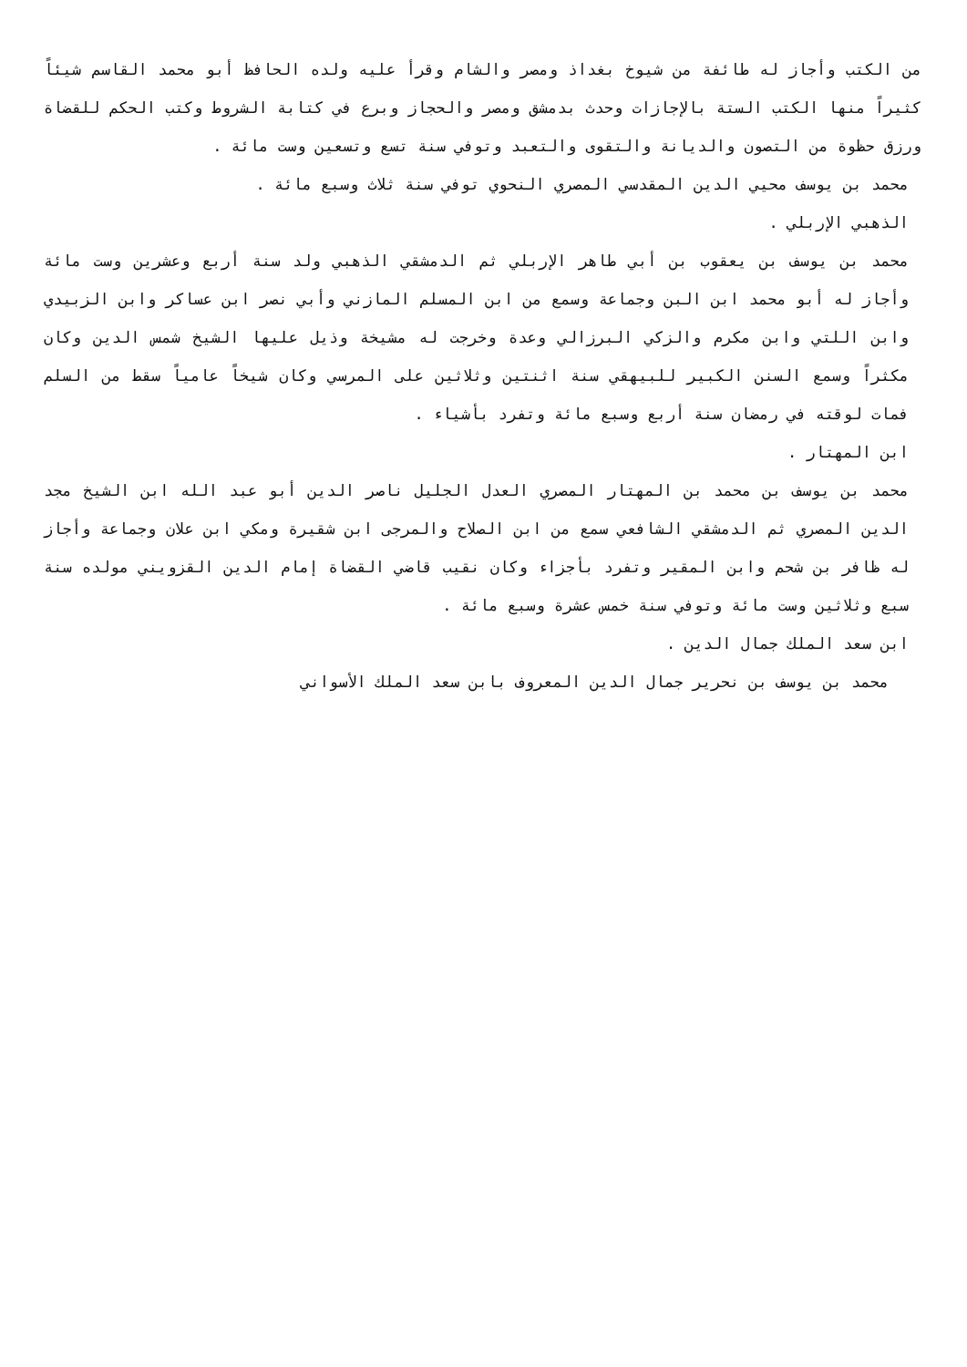من الكتب وأجاز له طائفة من شيوخ بغداذ ومصر والشام وقرأ عليه ولده الحافظ أبو محمد القاسم شيئاً كثيراً منها الكتب الستة بالإجازات وحدث بدمشق ومصر والحجاز وبرع في كتابة الشروط وكتب الحكم للقضاة ورزق حظوة من التصون والديانة والتقوى والتعبد وتوفي سنة تسع وتسعين وست مائة .
محمد بن يوسف محيي الدين المقدسي المصري النحوي توفي سنة ثلاث وسبع مائة .
الذهبي الإربلي .
محمد بن يوسف بن يعقوب بن أبي طاهر الإربلي ثم الدمشقي الذهبي ولد سنة أربع وعشرين وست مائة وأجاز له أبو محمد ابن البن وجماعة وسمع من ابن المسلم المازني وأبي نصر ابن عساكر وابن الزبيدي وابن اللتي وابن مكرم والزكي البرزالي وعدة وخرجت له مشيخة وذيل عليها الشيخ شمس الدين وكان مكثراً وسمع السنن الكبير للبيهقي سنة اثنتين وثلاثين على المرسي وكان شيخاً عامياً سقط من السلم فمات لوقته في رمضان سنة أربع وسبع مائة وتفرد بأشياء .
ابن المهتار .
محمد بن يوسف بن محمد بن المهتار المصري العدل الجليل ناصر الدين أبو عبد الله ابن الشيخ مجد الدين المصري ثم الدمشقي الشافعي سمع من ابن الصلاح والمرجى ابن شقيرة ومكي ابن علان وجماعة وأجاز له ظافر بن شحم وابن المقير وتفرد بأجزاء وكان نقيب قاضي القضاة إمام الدين القزويني مولده سنة سبع وثلاثين وست مائة وتوفي سنة خمس عشرة وسبع مائة .
ابن سعد الملك جمال الدين .
محمد بن يوسف بن نحرير جمال الدين المعروف بابن سعد الملك الأسواني